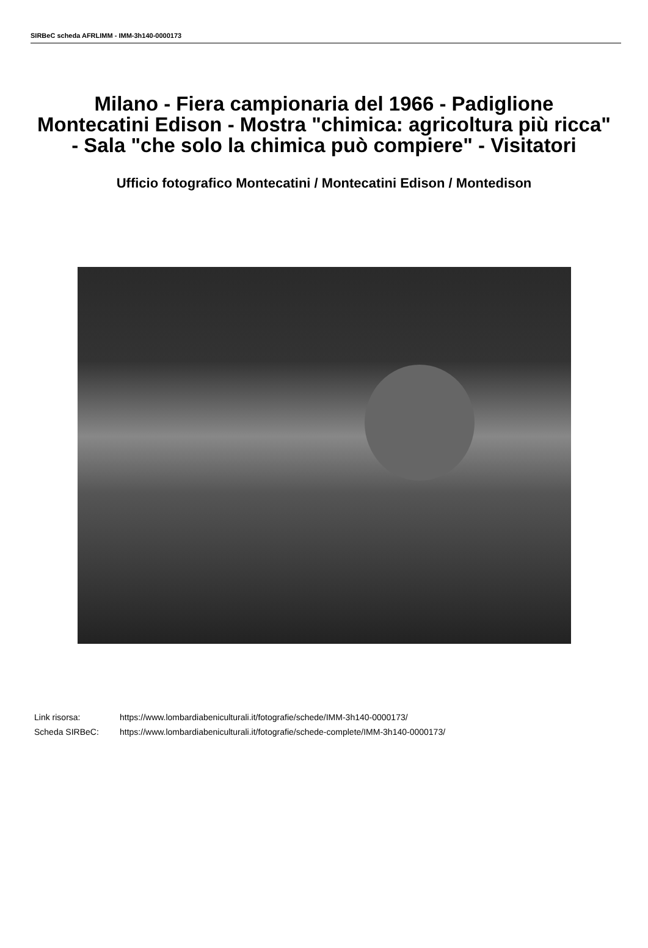SIRBeC scheda AFRLIMM - IMM-3h140-0000173
Milano - Fiera campionaria del 1966 - Padiglione Montecatini Edison - Mostra "chimica: agricoltura più ricca" - Sala "che solo la chimica può compiere" - Visitatori
Ufficio fotografico Montecatini / Montecatini Edison / Montedison
| Link risorsa: | https://www.lombardiabeniculturali.it/fotografie/schede/IMM-3h140-0000173/ |
| Scheda SIRBeC: | https://www.lombardiabeniculturali.it/fotografie/schede-complete/IMM-3h140-0000173/ |